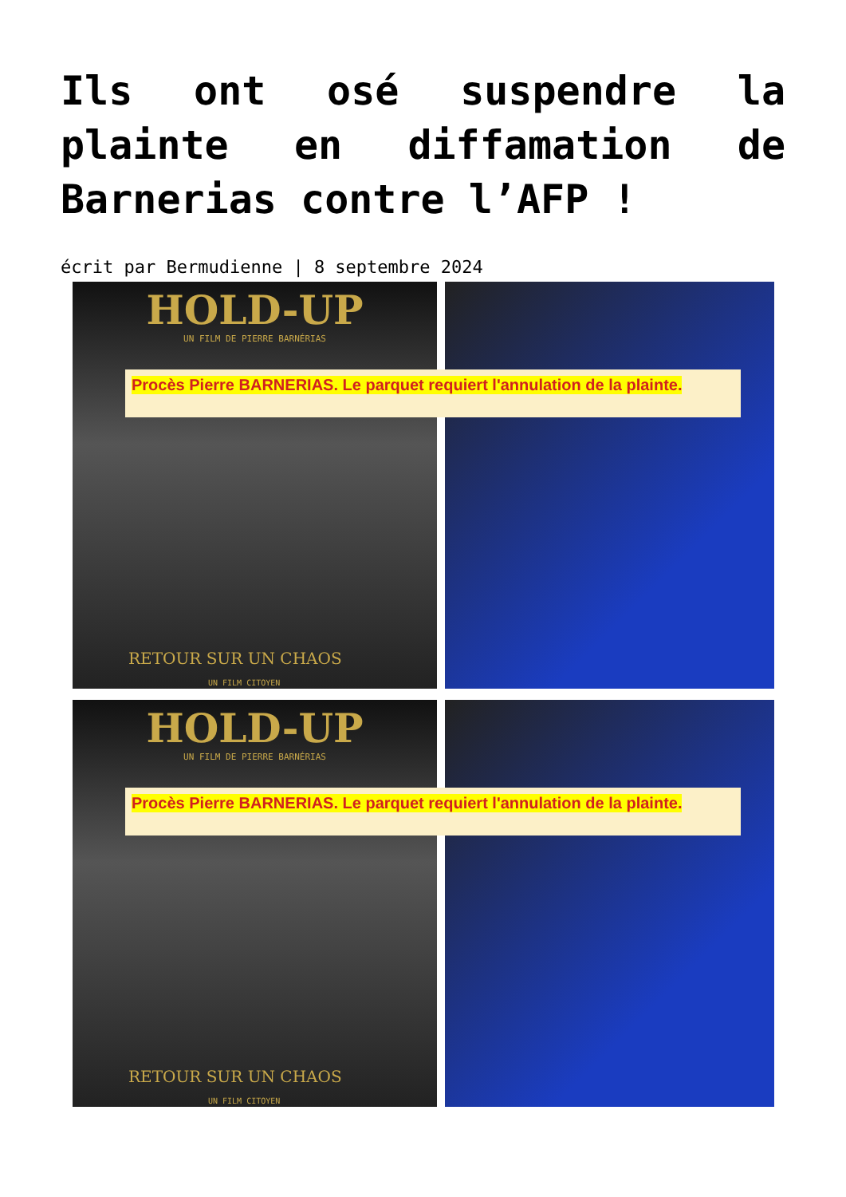Ils ont osé suspendre la plainte en diffamation de Barnerias contre l’AFP !
écrit par Bermudienne | 8 septembre 2024
HOLD-UP
UN FILM DE PIERRE BARNÉRIAS
RETOUR SUR UN CHAOS
UN FILM CITOYEN
Procès Pierre BARNERIAS. Le parquet requiert l'annulation de la plainte.
HOLD-UP
UN FILM DE PIERRE BARNÉRIAS
RETOUR SUR UN CHAOS
UN FILM CITOYEN
Procès Pierre BARNERIAS. Le parquet requiert l'annulation de la plainte.